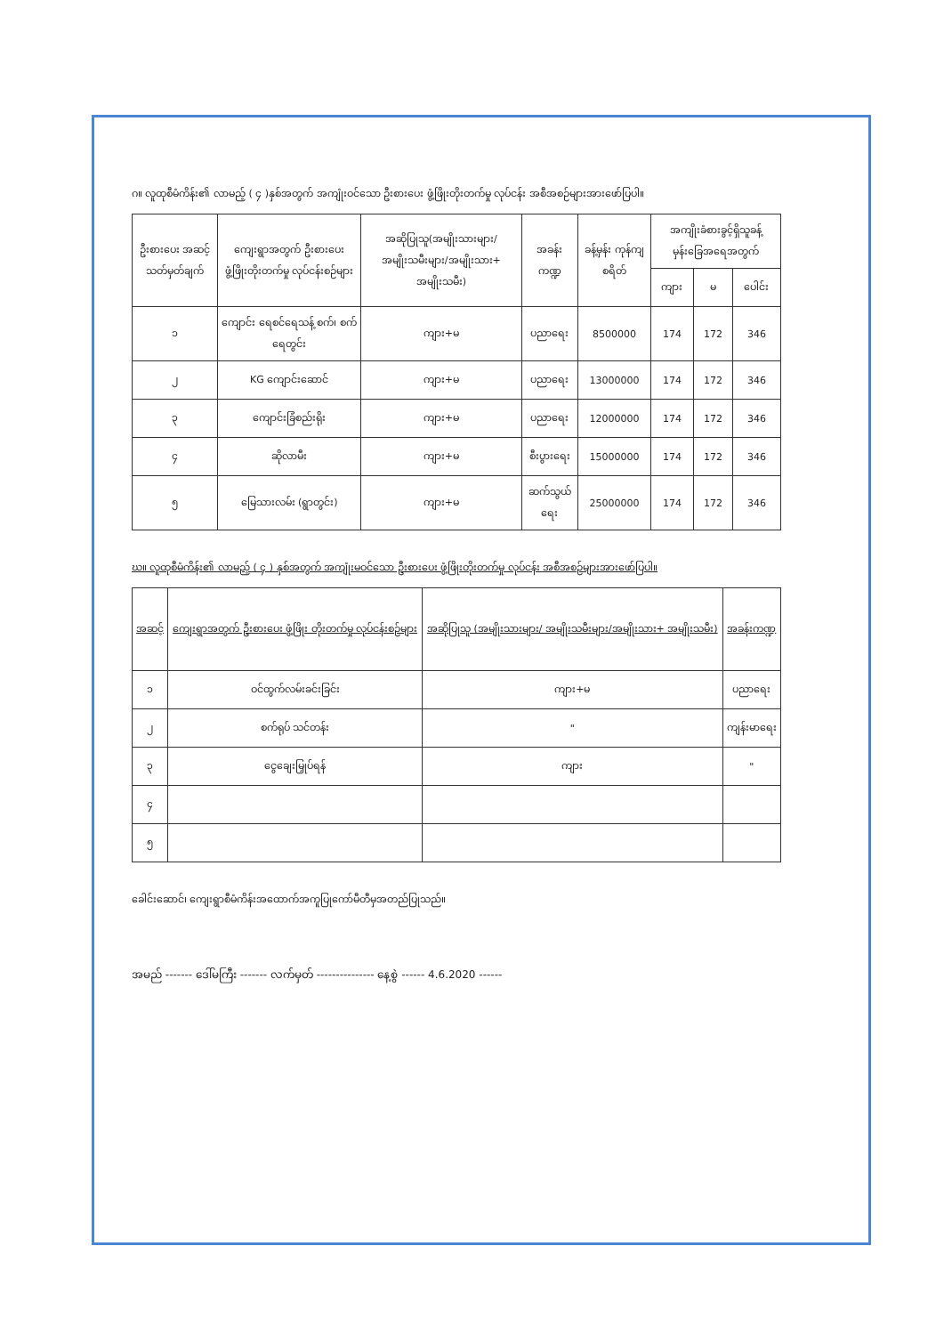ဂ။ လူထုစီမံကိန်း၏ လာမည့် ( ၄ )နှစ်အတွက် အကျုံးဝင်သော ဦးစားပေး ဖွံ့ဖြိုးတိုးတက်မှု လုပ်ငန်း အစီအစဉ်များအားဖော်ပြပါ။
| ဦးစားပေး အဆင့် သတ်မှတ်ချက် | ကျေးရွာအတွက် ဦးစားပေး ဖွံ့ဖြိုးတိုးတက်မှု လုပ်ငန်းစဉ်များ | အဆိုပြုသူ(အမျိုးသားများ/ အမျိုးသမီးများ/အမျိုးသား+ အမျိုးသမီး) | အခန်းကဏ္ဍ | ခန့်မှန်း ကုန်ကျ စရိတ် | အကျိုးခံစားခွင့်ရှိသူခန့် မှန်းခြေအရေအတွက် | | |
| --- | --- | --- | --- | --- | --- | --- | --- |
| | | | | | ကျား | မ | ပေါင်း |
| ၁ | ကျောင်း ရေစင်ရေသန့် စက်၊ စက်ရေတွင်း | ကျား+မ | ပညာရေး | 8500000 | 174 | 172 | 346 |
| ၂ | KG ကျောင်းဆောင် | ကျား+မ | ပညာရေး | 13000000 | 174 | 172 | 346 |
| ၃ | ကျောင်းခြံစည်းရိုး | ကျား+မ | ပညာရေး | 12000000 | 174 | 172 | 346 |
| ၄ | ဆိုလာမီး | ကျား+မ | စီးပွားရေး | 15000000 | 174 | 172 | 346 |
| ၅ | မြေသားလမ်း (ရွာတွင်း) | ကျား+မ | ဆက်သွယ်ရေး | 25000000 | 174 | 172 | 346 |
ဃ။ လူထုစီမံကိန်း၏ လာမည့် ( ၄ ) နှစ်အတွက် အကျုံးမဝင်သော ဦးစားပေး ဖွံ့ဖြိုးတိုးတက်မှု လုပ်ငန်း အစီအစဉ်များအားဖော်ပြပါ။
| အဆင့် | ကျေးရွာအတွက် ဦးစားပေး ဖွံ့ဖြိုး တိုးတက်မှု လုပ်ငန်းစဉ်များ | အဆိုပြုသူ (အမျိုးသားများ/ အမျိုးသမီးများ/အမျိုးသား+ အမျိုးသမီး) | အခန်းကဏ္ဍ |
| --- | --- | --- | --- |
| ၁ | ဝင်ထွက်လမ်းခင်းခြင်း | ကျား+မ | ပညာရေး |
| ၂ | စက်ရုပ် သင်တန်း | " | ကျန်းမာရေး |
| ၃ | ငွေချေးမြှုပ်ရန် | ကျား | " |
| ၄ | | | |
| ၅ | | | |
ခေါင်းဆောင်၊ ကျေးရွာစီမံကိန်းအထောက်အကူပြုကော်မီတီမှအတည်ပြုသည်။
အမည် ------- ဒေါ်မကြီး ------- လက်မှတ် --------------- နေ့စွဲ ------ 4.6.2020 ------